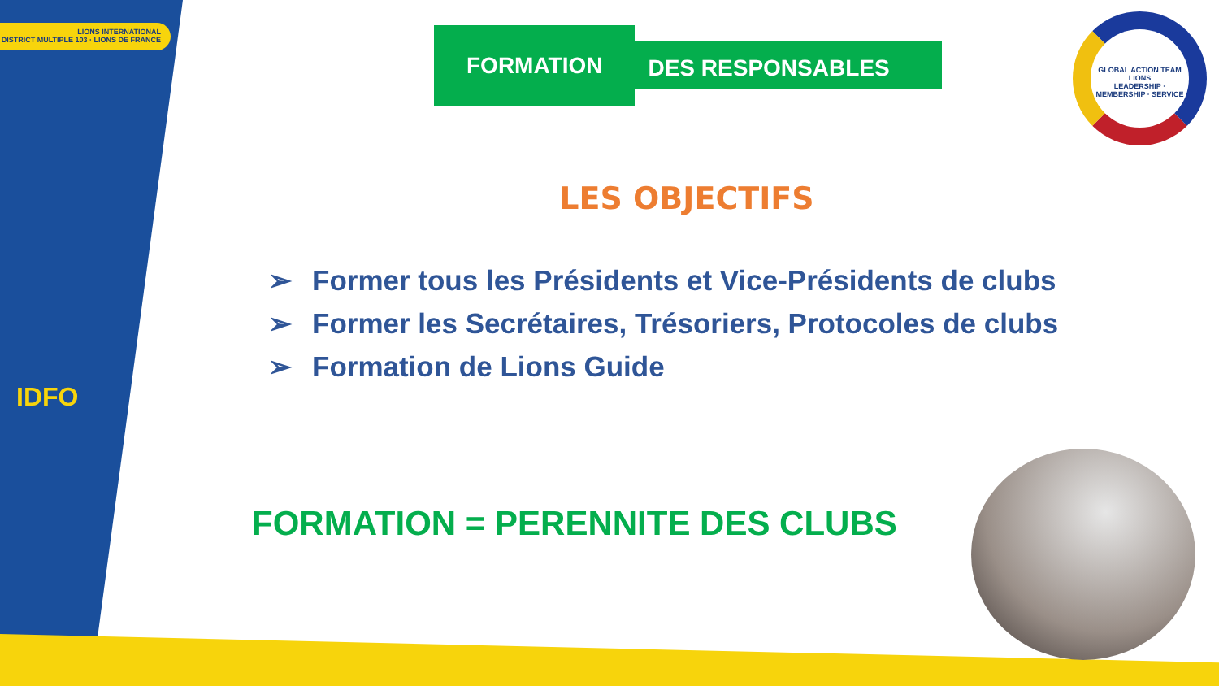LIONS INTERNATIONAL
DISTRICT MULTIPLE 103 · LIONS DE FRANCE
IDFO
FORMATION
DES RESPONSABLES
GLOBAL ACTION TEAM
LIONS
LEADERSHIP · MEMBERSHIP · SERVICE
LES OBJECTIFS
➢ Former tous les Présidents et Vice-Présidents de clubs
➢ Former les Secrétaires, Trésoriers, Protocoles de clubs
➢ Formation de Lions Guide
FORMATION = PERENNITE DES CLUBS